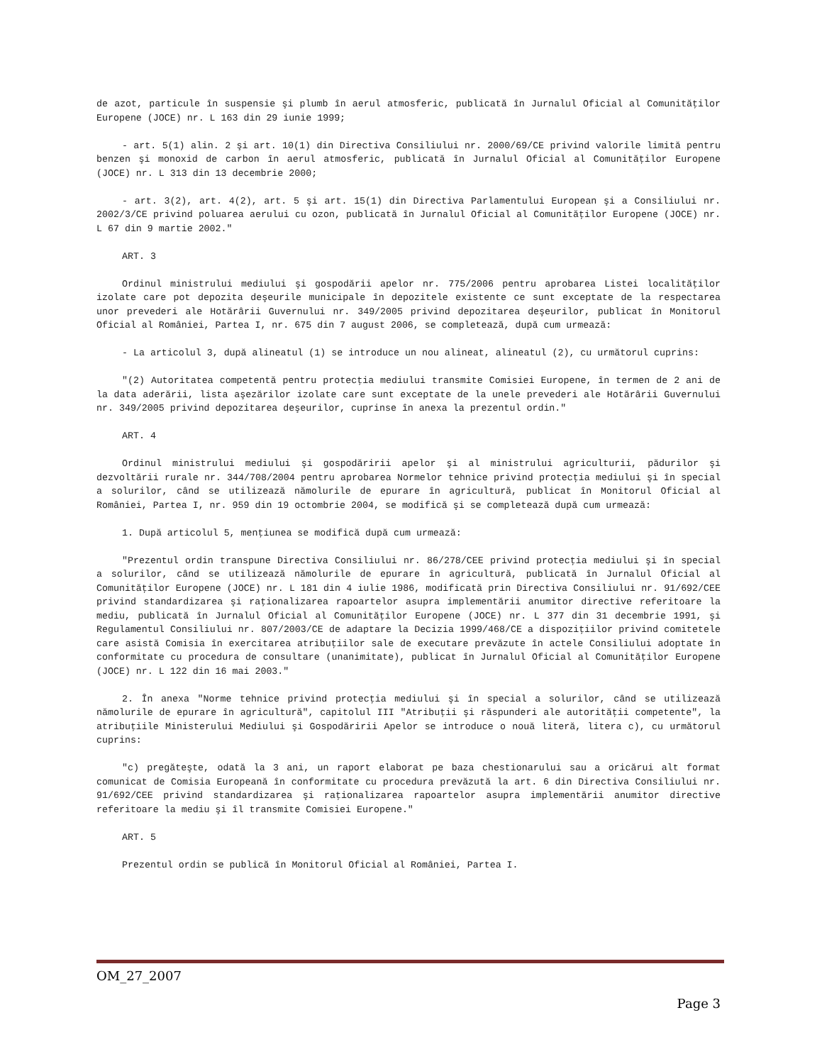de azot, particule în suspensie şi plumb în aerul atmosferic, publicată în Jurnalul Oficial al Comunităţilor Europene (JOCE) nr. L 163 din 29 iunie 1999;
- art. 5(1) alin. 2 şi art. 10(1) din Directiva Consiliului nr. 2000/69/CE privind valorile limită pentru benzen şi monoxid de carbon în aerul atmosferic, publicată în Jurnalul Oficial al Comunităţilor Europene (JOCE) nr. L 313 din 13 decembrie 2000;
- art. 3(2), art. 4(2), art. 5 şi art. 15(1) din Directiva Parlamentului European şi a Consiliului nr. 2002/3/CE privind poluarea aerului cu ozon, publicată în Jurnalul Oficial al Comunităţilor Europene (JOCE) nr. L 67 din 9 martie 2002."
ART. 3
Ordinul ministrului mediului şi gospodării apelor nr. 775/2006 pentru aprobarea Listei localităţilor izolate care pot depozita deşeurile municipale în depozitele existente ce sunt exceptate de la respectarea unor prevederi ale Hotărârii Guvernului nr. 349/2005 privind depozitarea deşeurilor, publicat în Monitorul Oficial al României, Partea I, nr. 675 din 7 august 2006, se completează, după cum urmează:
- La articolul 3, după alineatul (1) se introduce un nou alineat, alineatul (2), cu următorul cuprins:
"(2) Autoritatea competentă pentru protecţia mediului transmite Comisiei Europene, în termen de 2 ani de la data aderării, lista aşezărilor izolate care sunt exceptate de la unele prevederi ale Hotărârii Guvernului nr. 349/2005 privind depozitarea deşeurilor, cuprinse în anexa la prezentul ordin."
ART. 4
Ordinul ministrului mediului şi gospodăririi apelor şi al ministrului agriculturii, pădurilor şi dezvoltării rurale nr. 344/708/2004 pentru aprobarea Normelor tehnice privind protecţia mediului şi în special a solurilor, când se utilizează nămolurile de epurare în agricultură, publicat în Monitorul Oficial al României, Partea I, nr. 959 din 19 octombrie 2004, se modifică şi se completează după cum urmează:
1. După articolul 5, menţiunea se modifică după cum urmează:
"Prezentul ordin transpune Directiva Consiliului nr. 86/278/CEE privind protecţia mediului şi în special a solurilor, când se utilizează nămolurile de epurare în agricultură, publicată în Jurnalul Oficial al Comunităţilor Europene (JOCE) nr. L 181 din 4 iulie 1986, modificată prin Directiva Consiliului nr. 91/692/CEE privind standardizarea şi raţionalizarea rapoartelor asupra implementării anumitor directive referitoare la mediu, publicată în Jurnalul Oficial al Comunităţilor Europene (JOCE) nr. L 377 din 31 decembrie 1991, şi Regulamentul Consiliului nr. 807/2003/CE de adaptare la Decizia 1999/468/CE a dispoziţiilor privind comitetele care asistă Comisia în exercitarea atribuţiilor sale de executare prevăzute în actele Consiliului adoptate în conformitate cu procedura de consultare (unanimitate), publicat în Jurnalul Oficial al Comunităţilor Europene (JOCE) nr. L 122 din 16 mai 2003."
2. În anexa "Norme tehnice privind protecţia mediului şi în special a solurilor, când se utilizează nămolurile de epurare în agricultură", capitolul III "Atribuţii şi răspunderi ale autorităţii competente", la atribuţiile Ministerului Mediului şi Gospodăririi Apelor se introduce o nouă literă, litera c), cu următorul cuprins:
"c) pregăteşte, odată la 3 ani, un raport elaborat pe baza chestionarului sau a oricărui alt format comunicat de Comisia Europeană în conformitate cu procedura prevăzută la art. 6 din Directiva Consiliului nr. 91/692/CEE privind standardizarea şi raţionalizarea rapoartelor asupra implementării anumitor directive referitoare la mediu şi îl transmite Comisiei Europene."
ART. 5
Prezentul ordin se publică în Monitorul Oficial al României, Partea I.
OM_27_2007
Page 3